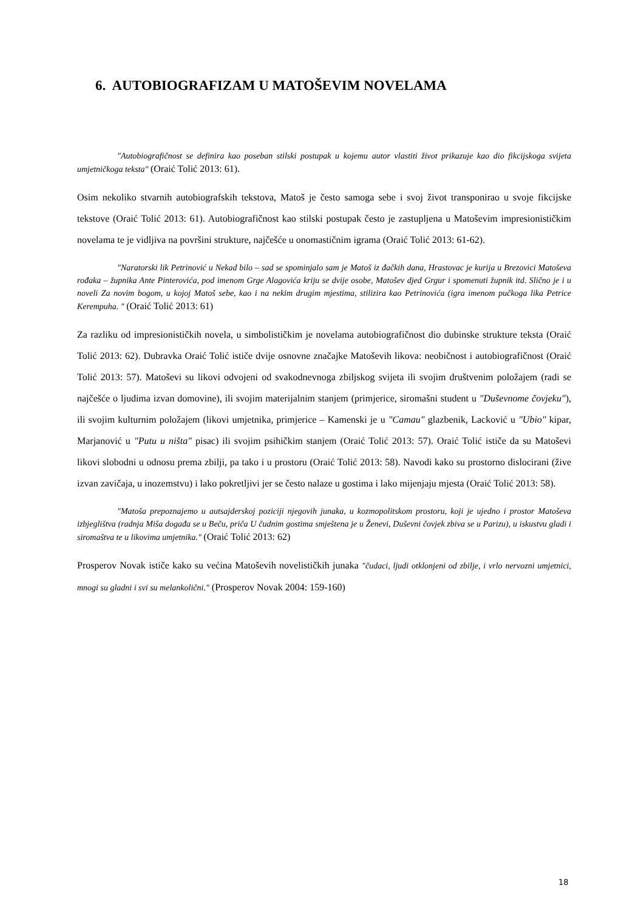6. AUTOBIOGRAFIZAM U MATOŠEVIM NOVELAMA
"Autobiografičnost se definira kao poseban stilski postupak u kojemu autor vlastiti život prikazuje kao dio fikcijskoga svijeta umjetničkoga teksta" (Oraić Tolić 2013: 61).
Osim nekoliko stvarnih autobiografskih tekstova, Matoš je često samoga sebe i svoj život transponirao u svoje fikcijske tekstove (Oraić Tolić 2013: 61). Autobiografičnost kao stilski postupak često je zastupljena u Matoševim impresionističkim novelama te je vidljiva na površini strukture, najčešće u onomastičnim igrama (Oraić Tolić 2013: 61-62).
"Naratorski lik Petrinović u Nekad bilo – sad se spominjalo sam je Matoš iz đačkih dana, Hrastovac je kurija u Brezovici Matoševa rođaka – župnika Ante Pinterovića, pod imenom Grge Alagovića kriju se dvije osobe, Matošev djed Grgur i spomenuti župnik itd. Slično je i u noveli Za novim bogom, u kojoj Matoš sebe, kao i na nekim drugim mjestima, stilizira kao Petrinovića (igra imenom pučkoga lika Petrice Kerempuha. " (Oraić Tolić 2013: 61)
Za razliku od impresionističkih novela, u simbolističkim je novelama autobiografičnost dio dubinske strukture teksta (Oraić Tolić 2013: 62). Dubravka Oraić Tolić ističe dvije osnovne značajke Matoševih likova: neobičnost i autobiografičnost (Oraić Tolić 2013: 57). Matoševi su likovi odvojeni od svakodnevnoga zbiljskog svijeta ili svojim društvenim položajem (radi se najčešće o ljudima izvan domovine), ili svojim materijalnim stanjem (primjerice, siromašni student u "Duševnome čovjeku"), ili svojim kulturnim položajem (likovi umjetnika, primjerice – Kamenski je u "Camau" glazbenik, Lacković u "Ubio" kipar, Marjanović u "Putu u ništa" pisac) ili svojim psihičkim stanjem (Oraić Tolić 2013: 57). Oraić Tolić ističe da su Matoševi likovi slobodni u odnosu prema zbilji, pa tako i u prostoru (Oraić Tolić 2013: 58). Navodi kako su prostorno dislocirani (žive izvan zavičaja, u inozemstvu) i lako pokretljivi jer se često nalaze u gostima i lako mijenjaju mjesta (Oraić Tolić 2013: 58).
"Matoša prepoznajemo u autsajderskoj poziciji njegovih junaka, u kozmopolitskom prostoru, koji je ujedno i prostor Matoševa izbjeglištva (radnja Miša događa se u Beču, priča U čudnim gostima smještena je u Ženevi, Duševni čovjek zbiva se u Parizu), u iskustvu gladi i siromaštva te u likovima umjetnika." (Oraić Tolić 2013: 62)
Prosperov Novak ističe kako su većina Matoševih novelističkih junaka "čudaci, ljudi otklonjeni od zbilje, i vrlo nervozni umjetnici, mnogi su gladni i svi su melankolični." (Prosperov Novak 2004: 159-160)
18